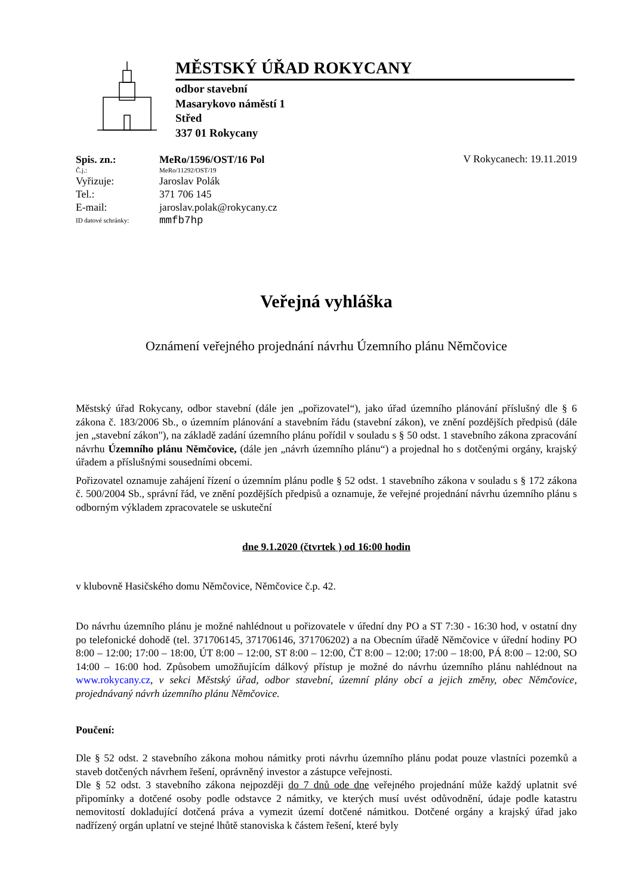MĚSTSKÝ ÚŘAD ROKYCANY
odbor stavební
Masarykovo náměstí 1
Střed
337 01 Rokycany
Spis. zn.: MeRo/1596/OST/16 Pol
V Rokycanech: 19.11.2019
Č.j.: MeRo/11292/OST/19
Vyřizuje: Jaroslav Polák
Tel.: 371 706 145
E-mail: jaroslav.polak@rokycany.cz
ID datové schránky: mmfb7hp
Veřejná vyhláška
Oznámení veřejného projednání návrhu Územního plánu Němčovice
Městský úřad Rokycany, odbor stavební (dále jen „pořizovatel“), jako úřad územního plánování příslušný dle § 6 zákona č. 183/2006 Sb., o územním plánování a stavebním řádu (stavební zákon), ve znění pozdějších předpisů (dále jen „stavební zákon"), na základě zadání územního plánu pořídil v souladu s § 50 odst. 1 stavebního zákona zpracování návrhu Územního plánu Němčovice, (dále jen „návrh územního plánu“) a projednal ho s dotčenými orgány, krajský úřadem a příslušnými sousedními obcemi.
Pořizovatel oznamuje zahájení řízení o územním plánu podle § 52 odst. 1 stavebního zákona v souladu s § 172 zákona č. 500/2004 Sb., správní řád, ve znění pozdějších předpisů a oznamuje, že veřejné projednání návrhu územního plánu s odborným výkladem zpracovatele se uskuteční
dne 9.1.2020 (čtvrtek ) od 16:00 hodin
v klubovně Hasičského domu Němčovice, Němčovice č.p. 42.
Do návrhu územního plánu je možné nahlédnout u pořizovatele v úřední dny PO a ST 7:30 - 16:30 hod, v ostatní dny po telefonické dohodě (tel. 371706145, 371706146, 371706202) a na Obecním úřadě Němčovice v úřední hodiny PO 8:00 – 12:00; 17:00 – 18:00, ÚT 8:00 – 12:00, ST 8:00 – 12:00, ČT 8:00 – 12:00; 17:00 – 18:00, PÁ 8:00 – 12:00, SO 14:00 – 16:00 hod. Způsobem umožňujícím dálkový přístup je možné do návrhu územního plánu nahlédnout na www.rokycany.cz, v sekci Městský úřad, odbor stavební, územní plány obcí a jejich změny, obec Němčovice, projednávaný návrh územního plánu Němčovice.
Poučení:
Dle § 52 odst. 2 stavebního zákona mohou námitky proti návrhu územního plánu podat pouze vlastníci pozemků a staveb dotčených návrhem řešení, oprávněný investor a zástupce veřejnosti.
Dle § 52 odst. 3 stavebního zákona nejpozději do 7 dnů ode dne veřejného projednání může každý uplatnit své připomínky a dotčené osoby podle odstavce 2 námitky, ve kterých musí uvést odůvodnění, údaje podle katastru nemovitostí dokladující dotčená práva a vymezit území dotčené námitkou. Dotčené orgány a krajský úřad jako nadřízený orgán uplatní ve stejné lhůtě stanoviska k částem řešení, které byly